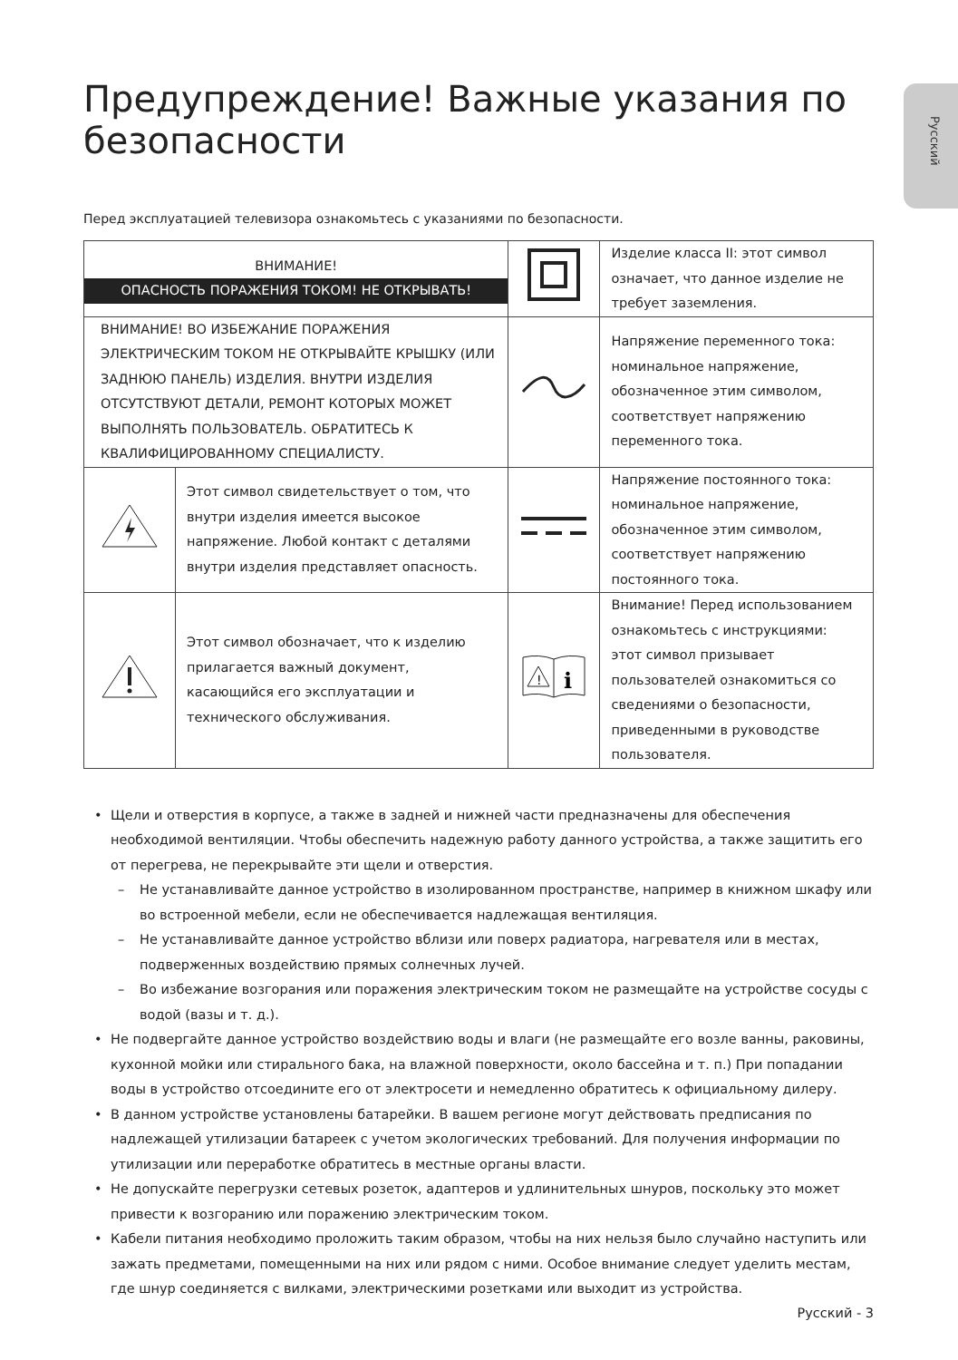Русский
Предупреждение! Важные указания по безопасности
Перед эксплуатацией телевизора ознакомьтесь с указаниями по безопасности.
| ВНИМАНИЕ! ОПАСНОСТЬ ПОРАЖЕНИЯ ТОКОМ! НЕ ОТКРЫВАТЬ! | | | Изделие класса II: этот символ означает, что данное изделие не требует заземления. |
| ВНИМАНИЕ! ВО ИЗБЕЖАНИЕ ПОРАЖЕНИЯ ЭЛЕКТРИЧЕСКИМ ТОКОМ НЕ ОТКРЫВАЙТЕ КРЫШКУ (ИЛИ ЗАДНЮЮ ПАНЕЛЬ) ИЗДЕЛИЯ. ВНУТРИ ИЗДЕЛИЯ ОТСУТСТВУЮТ ДЕТАЛИ, РЕМОНТ КОТОРЫХ МОЖЕТ ВЫПОЛНЯТЬ ПОЛЬЗОВАТЕЛЬ. ОБРАТИТЕСЬ К КВАЛИФИЦИРОВАННОМУ СПЕЦИАЛИСТУ. | | | Напряжение переменного тока: номинальное напряжение, обозначенное этим символом, соответствует напряжению переменного тока. |
| | Этот символ свидетельствует о том, что внутри изделия имеется высокое напряжение. Любой контакт с деталями внутри изделия представляет опасность. | | Напряжение постоянного тока: номинальное напряжение, обозначенное этим символом, соответствует напряжению постоянного тока. |
| | Этот символ обозначает, что к изделию прилагается важный документ, касающийся его эксплуатации и технического обслуживания. | ! i | Внимание! Перед использованием ознакомьтесь с инструкциями: этот символ призывает пользователей ознакомиться со сведениями о безопасности, приведенными в руководстве пользователя. |
• Щели и отверстия в корпусе, а также в задней и нижней части предназначены для обеспечения необходимой вентиляции. Чтобы обеспечить надежную работу данного устройства, а также защитить его от перегрева, не перекрывайте эти щели и отверстия.
– Не устанавливайте данное устройство в изолированном пространстве, например в книжном шкафу или во встроенной мебели, если не обеспечивается надлежащая вентиляция.
– Не устанавливайте данное устройство вблизи или поверх радиатора, нагревателя или в местах, подверженных воздействию прямых солнечных лучей.
– Во избежание возгорания или поражения электрическим током не размещайте на устройстве сосуды с водой (вазы и т. д.).
• Не подвергайте данное устройство воздействию воды и влаги (не размещайте его возле ванны, раковины, кухонной мойки или стирального бака, на влажной поверхности, около бассейна и т. п.) При попадании воды в устройство отсоедините его от электросети и немедленно обратитесь к официальному дилеру.
• В данном устройстве установлены батарейки. В вашем регионе могут действовать предписания по надлежащей утилизации батареек с учетом экологических требований. Для получения информации по утилизации или переработке обратитесь в местные органы власти.
• Не допускайте перегрузки сетевых розеток, адаптеров и удлинительных шнуров, поскольку это может привести к возгоранию или поражению электрическим током.
• Кабели питания необходимо проложить таким образом, чтобы на них нельзя было случайно наступить или зажать предметами, помещенными на них или рядом с ними. Особое внимание следует уделить местам, где шнур соединяется с вилками, электрическими розетками или выходит из устройства.
Русский - 3